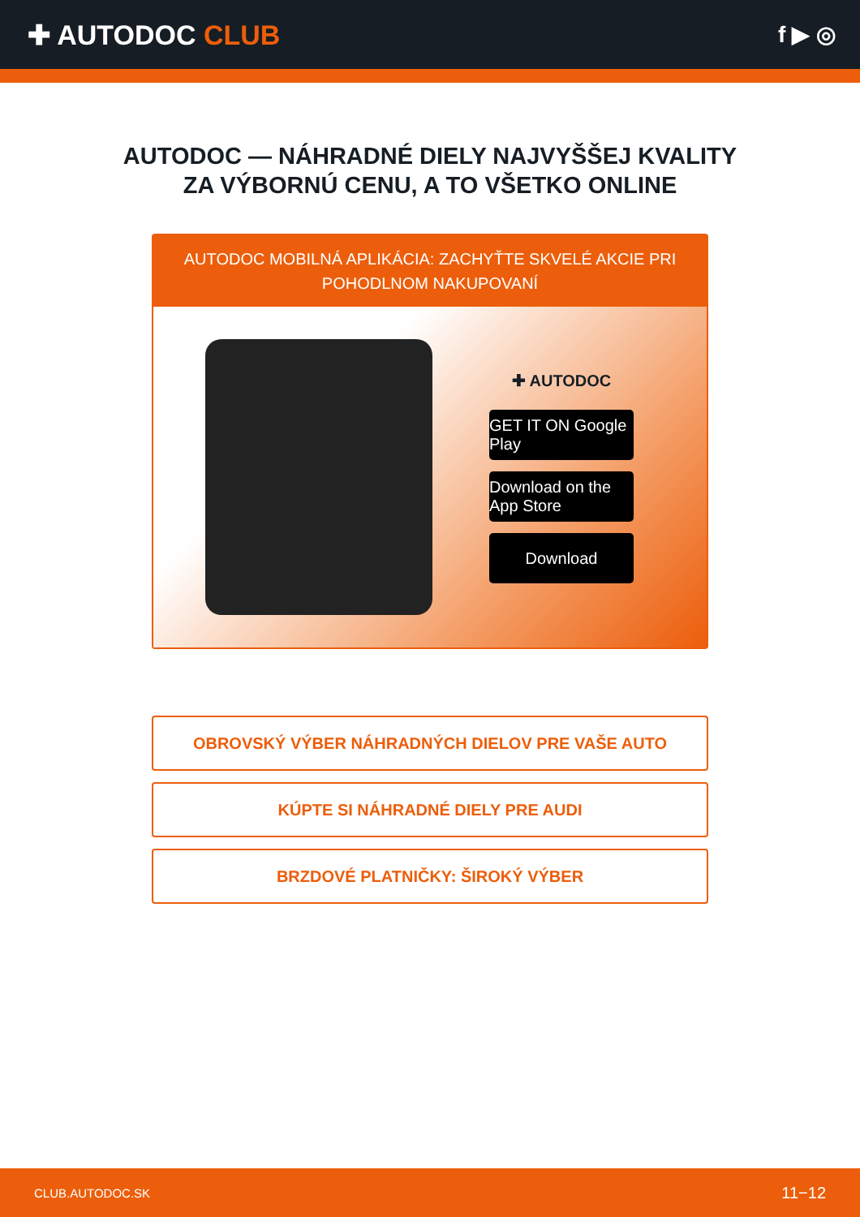✚ AUTODOC CLUB
f ▶ ◎
AUTODOC — NÁHRADNÉ DIELY NAJVYŠŠEJ KVALITY
ZA VÝBORNÚ CENU, A TO VŠETKO ONLINE
AUTODOC MOBILNÁ APLIKÁCIA: ZACHYŤTE SKVELÉ AKCIE PRI POHODLNOM NAKUPOVANÍ
✚ AUTODOC
GET IT ON Google Play
Download on the App Store
Download
OBROVSKÝ VÝBER NÁHRADNÝCH DIELOV PRE VAŠE AUTO
KÚPTE SI NÁHRADNÉ DIELY PRE AUDI
BRZDOVÉ PLATNIČKY: ŠIROKÝ VÝBER
CLUB.AUTODOC.SK 11−12